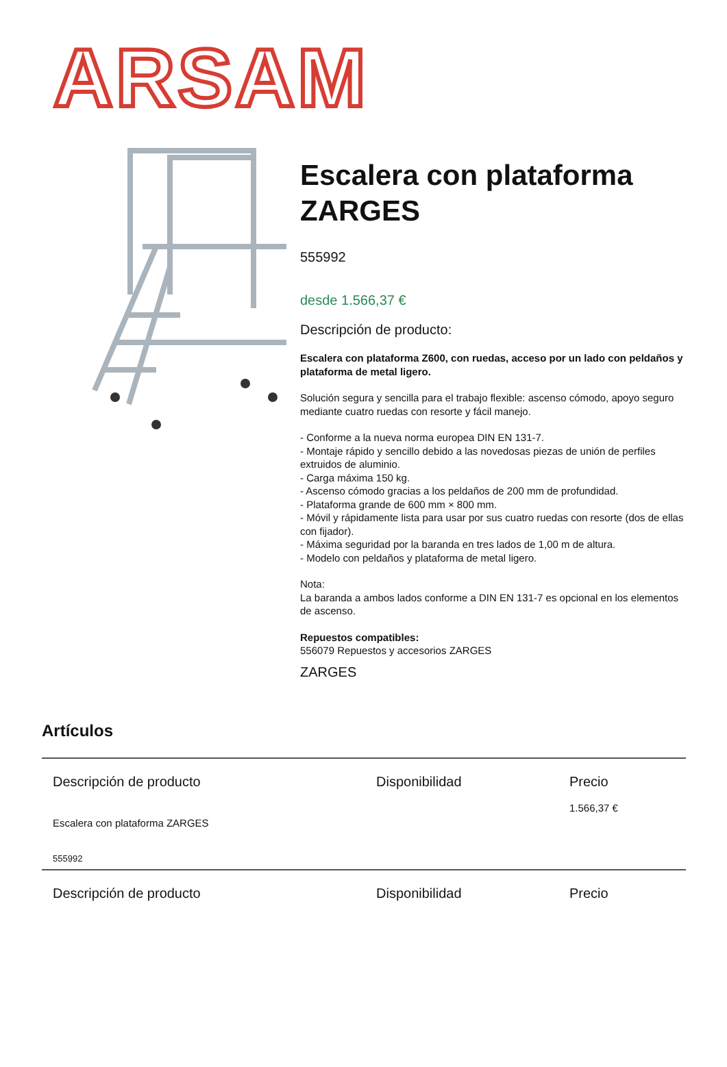ARSAM
Escalera con plataforma ZARGES
555992
desde 1.566,37 €
Descripción de producto:
Escalera con plataforma Z600, con ruedas, acceso por un lado con peldaños y plataforma de metal ligero.
Solución segura y sencilla para el trabajo flexible: ascenso cómodo, apoyo seguro mediante cuatro ruedas con resorte y fácil manejo.
- Conforme a la nueva norma europea DIN EN 131-7.
- Montaje rápido y sencillo debido a las novedosas piezas de unión de perfiles extruidos de aluminio.
- Carga máxima 150 kg.
- Ascenso cómodo gracias a los peldaños de 200 mm de profundidad.
- Plataforma grande de 600 mm × 800 mm.
- Móvil y rápidamente lista para usar por sus cuatro ruedas con resorte (dos de ellas con fijador).
- Máxima seguridad por la baranda en tres lados de 1,00 m de altura.
- Modelo con peldaños y plataforma de metal ligero.
Nota:
La baranda a ambos lados conforme a DIN EN 131-7 es opcional en los elementos de ascenso.
Repuestos compatibles:
556079 Repuestos y accesorios ZARGES
ZARGES
Artículos
| Descripción de producto | Disponibilidad | Precio |
| --- | --- | --- |
| Escalera con plataforma ZARGES 555992 | | 1.566,37 € |
| Descripción de producto | Disponibilidad | Precio |